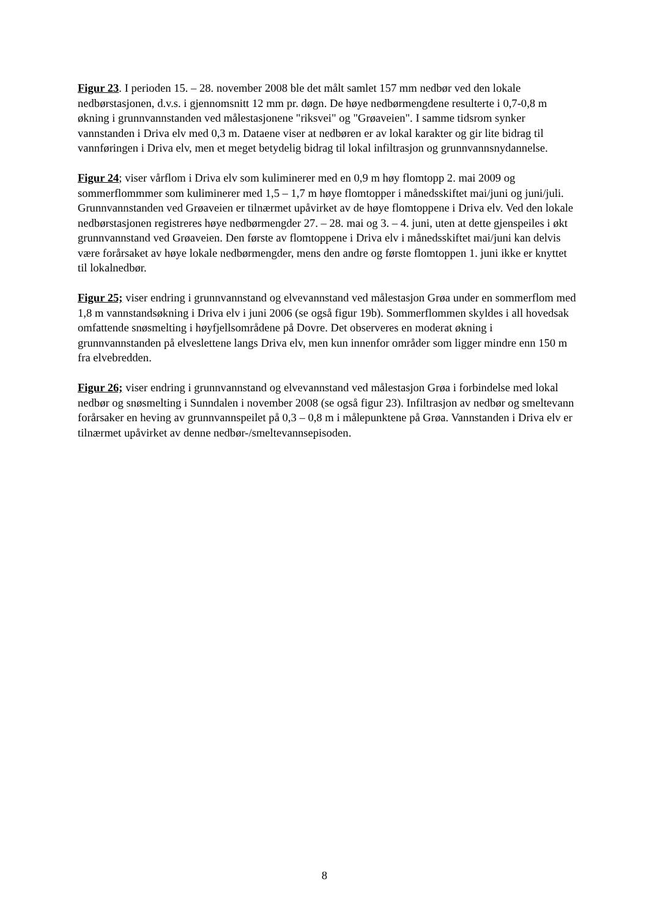Figur 23. I perioden 15. – 28. november 2008 ble det målt samlet 157 mm nedbør ved den lokale nedbørstasjonen, d.v.s. i gjennomsnitt 12 mm pr. døgn. De høye nedbørmengdene resulterte i 0,7-0,8 m økning i grunnvannstanden ved målestasjonene "riksvei" og "Grøaveien". I samme tidsrom synker vannstanden i Driva elv med 0,3 m. Dataene viser at nedbøren er av lokal karakter og gir lite bidrag til vannføringen i Driva elv, men et meget betydelig bidrag til lokal infiltrasjon og grunnvannsnydannelse.
Figur 24; viser vårflom i Driva elv som kuliminerer med en 0,9 m høy flomtopp 2. mai 2009 og sommerflommmer som kuliminerer med 1,5 – 1,7 m høye flomtopper i månedsskiftet mai/juni og juni/juli. Grunnvannstanden ved Grøaveien er tilnærmet upåvirket av de høye flomtoppene i Driva elv. Ved den lokale nedbørstasjonen registreres høye nedbørmengder 27. – 28. mai og 3. – 4. juni, uten at dette gjenspeiles i økt grunnvannstand ved Grøaveien. Den første av flomtoppene i Driva elv i månedsskiftet mai/juni kan delvis være forårsaket av høye lokale nedbørmengder, mens den andre og første flomtoppen 1. juni ikke er knyttet til lokalnedbør.
Figur 25; viser endring i grunnvannstand og elvevannstand ved målestasjon Grøa under en sommerflom med 1,8 m vannstandsøkning i Driva elv i juni 2006 (se også figur 19b). Sommerflommen skyldes i all hovedsak omfattende snøsmelting i høyfjellsområdene på Dovre. Det observeres en moderat økning i grunnvannstanden på elveslettene langs Driva elv, men kun innenfor områder som ligger mindre enn 150 m fra elvebredden.
Figur 26; viser endring i grunnvannstand og elvevannstand ved målestasjon Grøa i forbindelse med lokal nedbør og snøsmelting i Sunndalen i november 2008 (se også figur 23). Infiltrasjon av nedbør og smeltevann forårsaker en heving av grunnvannspeilet på 0,3 – 0,8 m i målepunktene på Grøa. Vannstanden i Driva elv er tilnærmet upåvirket av denne nedbør-/smeltevannsepisoden.
8